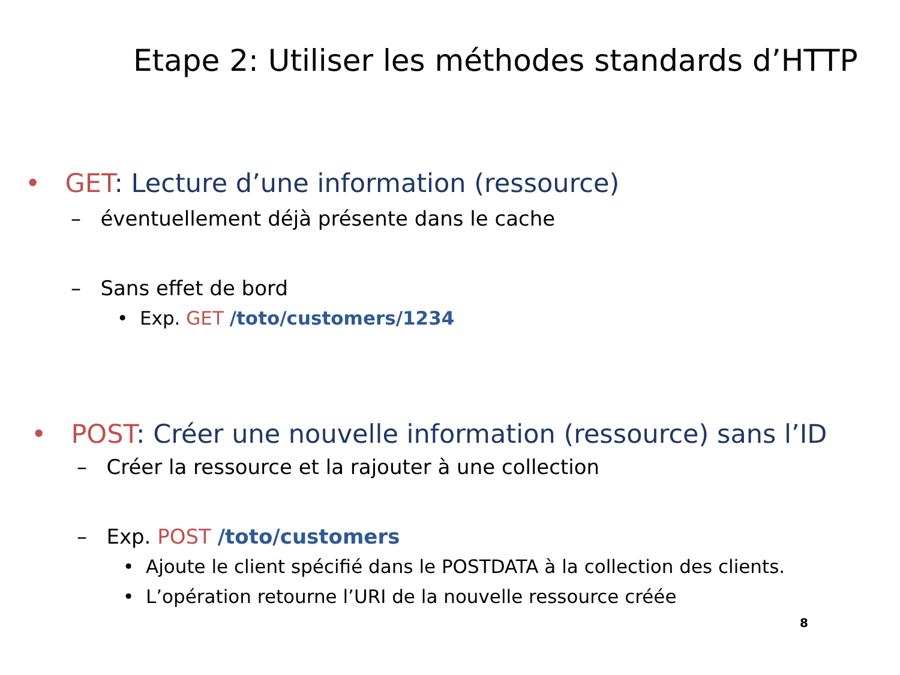Etape 2: Utiliser les méthodes standards d’HTTP
• GET: Lecture d’une information (ressource)
– éventuellement déjà présente dans le cache
– Sans effet de bord
• Exp. GET /toto/customers/1234
• POST: Créer une nouvelle information (ressource) sans l’ID
– Créer la ressource et la rajouter à une collection
– Exp. POST /toto/customers
• Ajoute le client spécifié dans le POSTDATA à la collection des clients.
• L’opération retourne l’URI de la nouvelle ressource créée
8